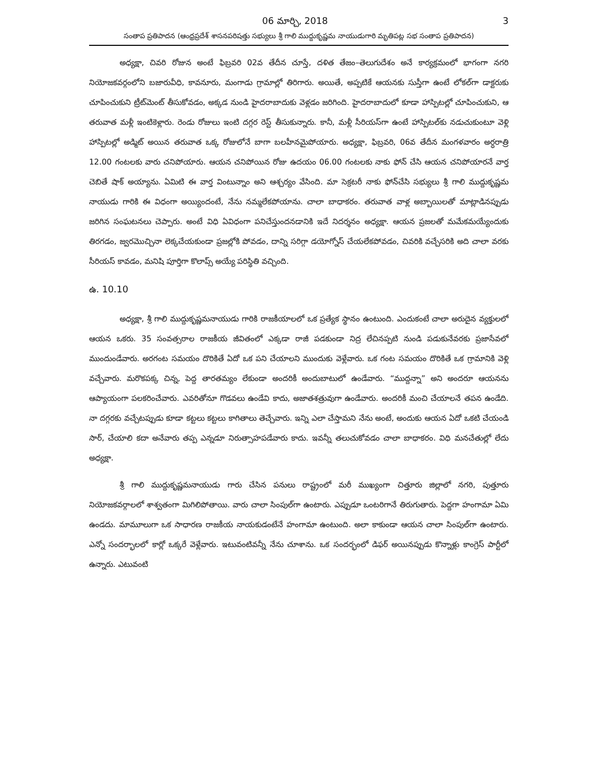06 మార్చి, 2018 3
సంతాప ప్రతిపాదన (ఆంధ్రప్రదేశ్ శాసనపరిషత్తు సభ్యులు శ్రీ గాలి ముద్దుకృష్ణమ నాయుడుగారి మృతిపట్ల సభ సంతాప ప్రతిపాదన)
అధ్యక్షా, చివరి రోజున అంటే ఫిబ్రవరి 02వ తేదీన చూస్తే, దళిత తేజం–తెలుగుదేశం అనే కార్యక్రమంలో భాగంగా నగరి నియోజకవర్గంలోని బజారువీధి, కావనూరు, మంగాడు గ్రామాల్లో తిరిగారు. అయితే, అప్పటికే ఆయనకు సుస్తీగా ఉంటే లోకల్‌గా డాక్టరుకు చూపించుకుని ట్రీట్‌మెంట్ తీసుకోవడం, అక్కడ నుండి హైదరాబాదుకు వెళ్లడం జరిగింది. హైదరాబాదులో కూడా హాస్పిటల్లో చూపించుకుని, ఆ తరువాత మళ్లీ ఇంటికెళ్లారు. రెండు రోజులు ఇంటి దగ్గర రెస్ట్ తీసుకున్నారు. కానీ, మళ్లీ సీరియస్‌గా ఉంటే హాస్పిటల్‌కు నడుచుకుంటూ వెళ్లి హాస్పిటల్లో అడ్మిట్ అయిన తరువాత ఒక్క రోజులోనే బాగా బలహీనమైపోయారు. అధ్యక్షా, ఫిబ్రవరి, 06వ తేదీన మంగళవారం అర్ధరాత్రి 12.00 గంటలకు వారు చనిపోయారు. ఆయన చనిపోయిన రోజు ఉదయం 06.00 గంటలకు నాకు ఫోన్ చేసి ఆయన చనిపోయారనే వార్త చెబితే షాక్ అయ్యాను. ఏమిటి ఈ వార్త వింటున్నాం అని ఆశ్చర్యం వేసింది. మా సెక్రటరీ నాకు ఫోన్‌చేసి సభ్యులు శ్రీ గాలి ముద్దుకృష్ణమ నాయుడు గారికి ఈ విధంగా అయ్యిందంటే, నేను నమ్మలేకపోయాను. చాలా బాధాకరం. తరువాత వాళ్ల అబ్బాయిలతో మాట్లాడినప్పుడు జరిగిన సంఘటనలు చెప్పారు. అంటే విధి ఏవిధంగా పనిచేస్తుందనడానికి ఇదే నిదర్శనం అధ్యక్షా. ఆయన ప్రజలతో మమేకమయ్యేందుకు తిరగడం, జ్వరమొచ్చినా లెక్కచేయకుండా ప్రజల్లోకి పోవడం, దాన్ని సరిగ్గా డయోగ్నోస్ చేయలేకపోవడం, చివరికి వచ్చేసరికి అది చాలా వరకు సీరియస్ కావడం, మనిషి పూర్తిగా కొలాప్స్ అయ్యే పరిస్థితి వచ్చింది.
ఉ. 10.10
అధ్యక్షా, శ్రీ గాలి ముద్దుకృష్ణమనాయుడు గారికి రాజకీయాలలో ఒక ప్రత్యేక స్థానం ఉంటుంది. ఎందుకంటే చాలా అరుదైన వ్యక్తులలో ఆయన ఒకరు. 35 సంవత్సరాల రాజకీయ జీవితంలో ఎక్కడా రాజీ పడకుండా నిద్ర లేచినప్పటి నుండి పడుకునేవరకు ప్రజాసేవలో ముందుండేవారు. అరగంట సమయం దొరికితే ఏదో ఒక పని చేయాలని ముందుకు వెళ్లేవారు. ఒక గంట సమయం దొరికితే ఒక గ్రామానికి వెళ్లి వచ్చేవారు. మరొకపక్క చిన్న, పెద్ద తారతమ్యం లేకుండా అందరికీ అందుబాటులో ఉండేవారు. “ముద్దన్నా” అని అందరూ ఆయనను ఆప్యాయంగా పలకరించేవారు. ఎవరితోనూ గొడవలు ఉండేవి కాదు, అజాతశత్రువుగా ఉండేవారు. అందరికీ మంచి చేయాలనే తపన ఉండేది. నా దగ్గరకు వచ్చేటప్పుడు కూడా కట్టలు కట్టలు కాగితాలు తెచ్చేవారు. ఇన్ని ఎలా చేస్తామని నేను అంటే, అందుకు ఆయన ఏదో ఒకటి చేయండి సార్, చేయాలి కదా అనేవారు తప్ప ఎన్నడూ నిరుత్సాహపడేవారు కాదు. ఇవన్నీ తలుచుకోవడం చాలా బాధాకరం. విధి మనచేతుల్లో లేదు అధ్యక్షా.
శ్రీ గాలి ముద్దుకృష్ణమనాయుడు గారు చేసిన పనులు రాష్ట్రంలో మరీ ముఖ్యంగా చిత్తూరు జిల్లాలో నగరి, పుత్తూరు నియోజకవర్గాలలో శాశ్వతంగా మిగిలిపోతాయి. వారు చాలా సింపుల్‌గా ఉంటారు. ఎప్పుడూ ఒంటరిగానే తిరుగుతారు. పెద్దగా హంగామా ఏమి ఉండదు. మామూలుగా ఒక సాధారణ రాజకీయ నాయకుడంటేనే హంగామా ఉంటుంది. అలా కాకుండా ఆయన చాలా సింపుల్‌గా ఉంటారు. ఎన్నో సందర్భాలలో కార్లో ఒక్కరే వెళ్లేవారు. ఇటువంటివన్నీ నేను చూశాను. ఒక సందర్భంలో డిఫర్ అయినప్పుడు కొన్నాళ్లు కాంగ్రెస్ పార్టీలో ఉన్నారు. ఎటువంటి